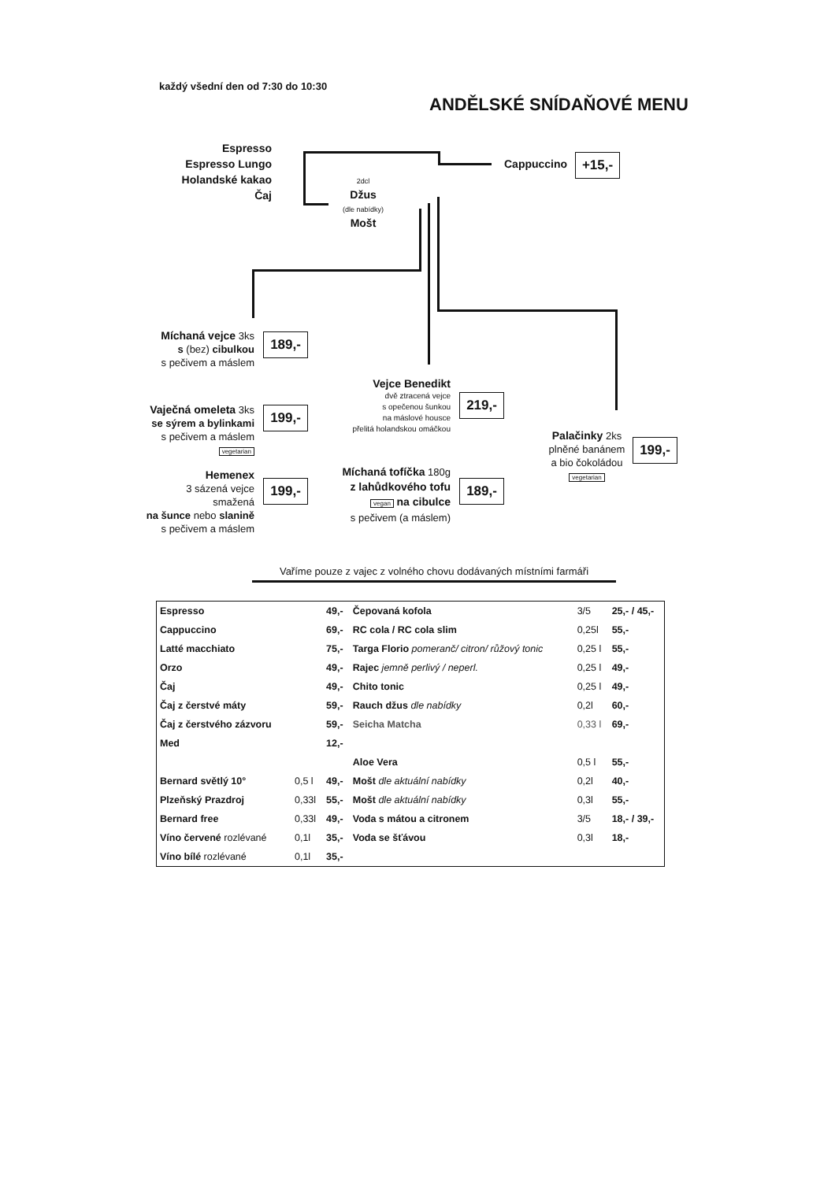každý všední den od 7:30 do 10:30
ANDĚLSKÉ SNÍDAŇOVÉ MENU
Espresso
Espresso Lungo
Holandské kakao
Čaj
Cappuccino +15,-
2dcl
Džus
(dle nabídky)
Mošt
Míchaná vejce 3ks
s (bez) cibulkou
s pečivem a máslem
189,-
Vaječná omeleta 3ks
se sýrem a bylinkami
s pečivem a máslem
vegetarian
199,-
Hemenex
3 sázená vejce smažená
na šunce nebo slanině
s pečivem a máslem
199,-
Vejce Benedikt
dvě ztracená vejce
s opečenou šunkou
na máslové housce
přelitá holandskou omáčkou
219,-
Míchaná tofíčka 180g
z lahůdkového tofu
vegan na cibulce
s pečivem (a máslem)
189,-
Palačinky 2ks
plněné banánem
a bio čokoládou
vegetarian
199,-
Vaříme pouze z vajec z volného chovu dodávaných místními farmáři
| Espresso | | 49,- | Čepovaná kofola | 3/5 | 25,- / 45,- |
| Cappuccino | | 69,- | RC cola / RC cola slim | 0,25l | 55,- |
| Latté macchiato | | 75,- | Targa Florio pomeranč/ citron/ růžový tonic | 0,25 l | 55,- |
| Orzo | | 49,- | Rajec jemně perlivý / neperl. | 0,25 l | 49,- |
| Čaj | | 49,- | Chito tonic | 0,25 l | 49,- |
| Čaj z čerstvé máty | | 59,- | Rauch džus dle nabídky | 0,2l | 60,- |
| Čaj z čerstvého zázvoru | | 59,- | Seicha Matcha | 0,33 l | 69,- |
| Med | | 12,- | | | |
| | | | Aloe Vera | 0,5 l | 55,- |
| Bernard světlý 10° | 0,5 l | 49,- | Mošt dle aktuální nabídky | 0,2l | 40,- |
| Plzeňský Prazdroj | 0,33l | 55,- | Mošt dle aktuální nabídky | 0,3l | 55,- |
| Bernard free | 0,33l | 49,- | Voda s mátou a citronem | 3/5 | 18,- / 39,- |
| Víno červené rozlévané | 0,1l | 35,- | Voda se šťávou | 0,3l | 18,- |
| Víno bílé rozlévané | 0,1l | 35,- | | | |